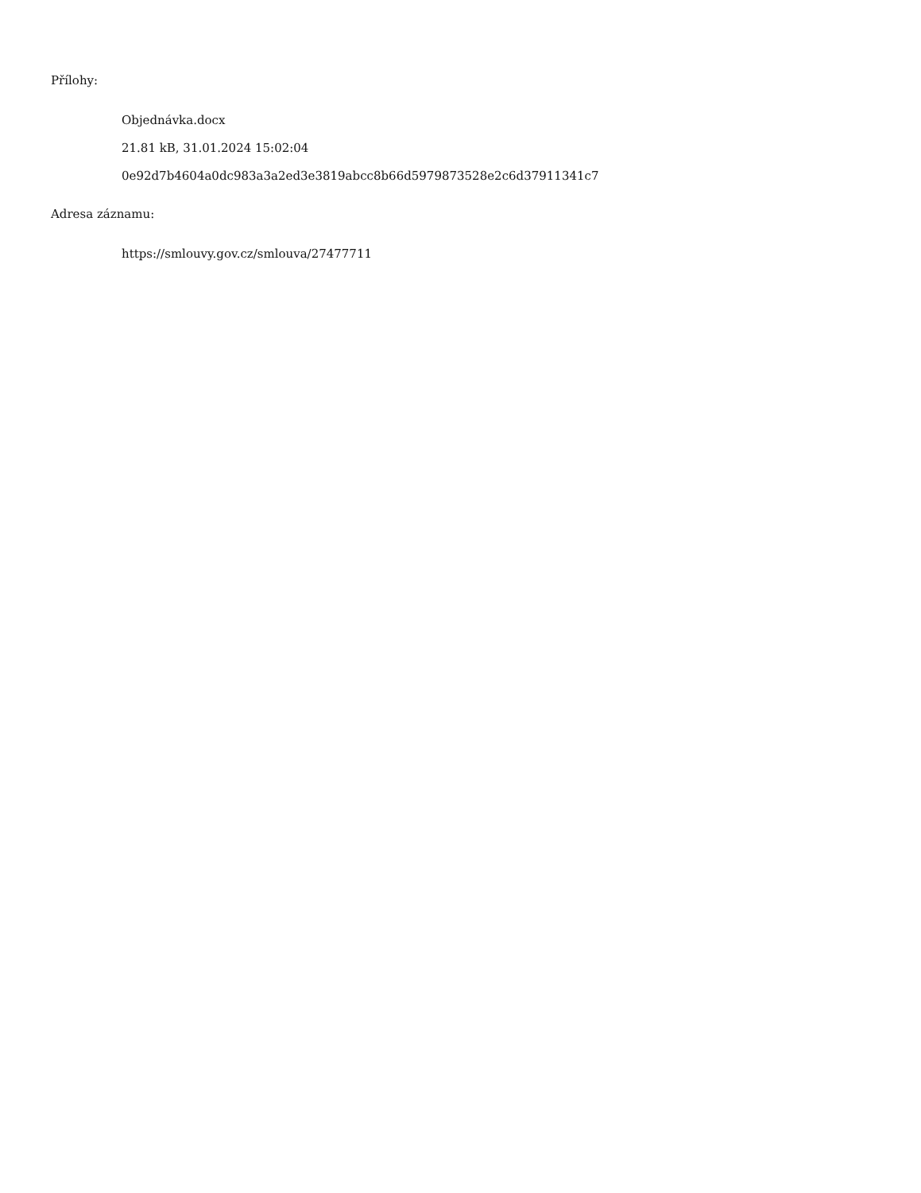Přílohy:
Objednávka.docx
21.81 kB, 31.01.2024 15:02:04
0e92d7b4604a0dc983a3a2ed3e3819abcc8b66d5979873528e2c6d37911341c7
Adresa záznamu:
https://smlouvy.gov.cz/smlouva/27477711